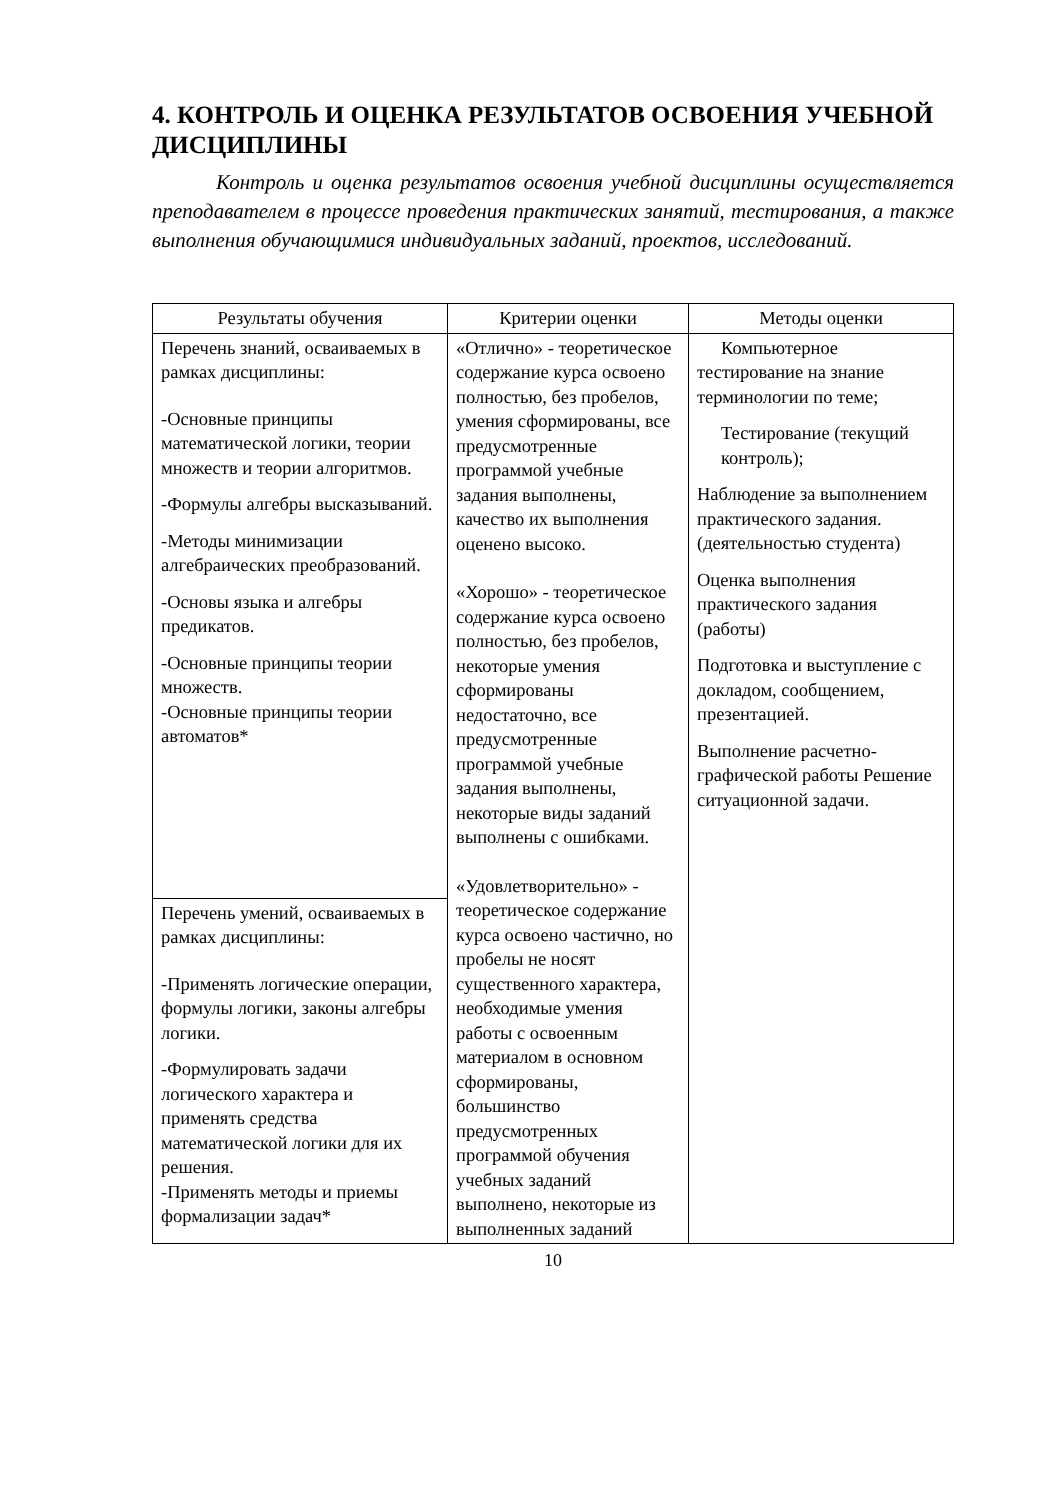4. КОНТРОЛЬ И ОЦЕНКА РЕЗУЛЬТАТОВ ОСВОЕНИЯ УЧЕБНОЙ ДИСЦИПЛИНЫ
Контроль и оценка результатов освоения учебной дисциплины осуществляется преподавателем в процессе проведения практических занятий, тестирования, а также выполнения обучающимися индивидуальных заданий, проектов, исследований.
| Результаты обучения | Критерии оценки | Методы оценки |
| --- | --- | --- |
| Перечень знаний, осваиваемых в рамках дисциплины: -Основные принципы математической логики, теории множеств и теории алгоритмов. -Формулы алгебры высказываний. -Методы минимизации алгебраических преобразований. -Основы языка и алгебры предикатов. -Основные принципы теории множеств. -Основные принципы теории автоматов* | «Отлично» - теоретическое содержание курса освоено полностью, без пробелов, умения сформированы, все предусмотренные программой учебные задания выполнены, качество их выполнения оценено высоко. «Хорошо» - теоретическое содержание курса освоено полностью, без пробелов, некоторые умения сформированы недостаточно, все предусмотренные программой учебные задания выполнены, некоторые виды заданий выполнены с ошибками. «Удовлетворительно» - теоретическое содержание курса освоено частично, но пробелы не носят существенного характера, необходимые умения работы с освоенным материалом в основном сформированы, большинство предусмотренных программой обучения учебных заданий выполнено, некоторые из выполненных заданий | Компьютерное тестирование на знание терминологии по теме; Тестирование (текущий контроль); Наблюдение за выполнением практического задания. (деятельностью студента) Оценка выполнения практического задания (работы) Подготовка и выступление с докладом, сообщением, презентацией. Выполнение расчетно-графической работы Решение ситуационной задачи. |
| Перечень умений, осваиваемых в рамках дисциплины: -Применять логические операции, формулы логики, законы алгебры логики. -Формулировать задачи логического характера и применять средства математической логики для их решения. -Применять методы и приемы формализации задач* | | |
10